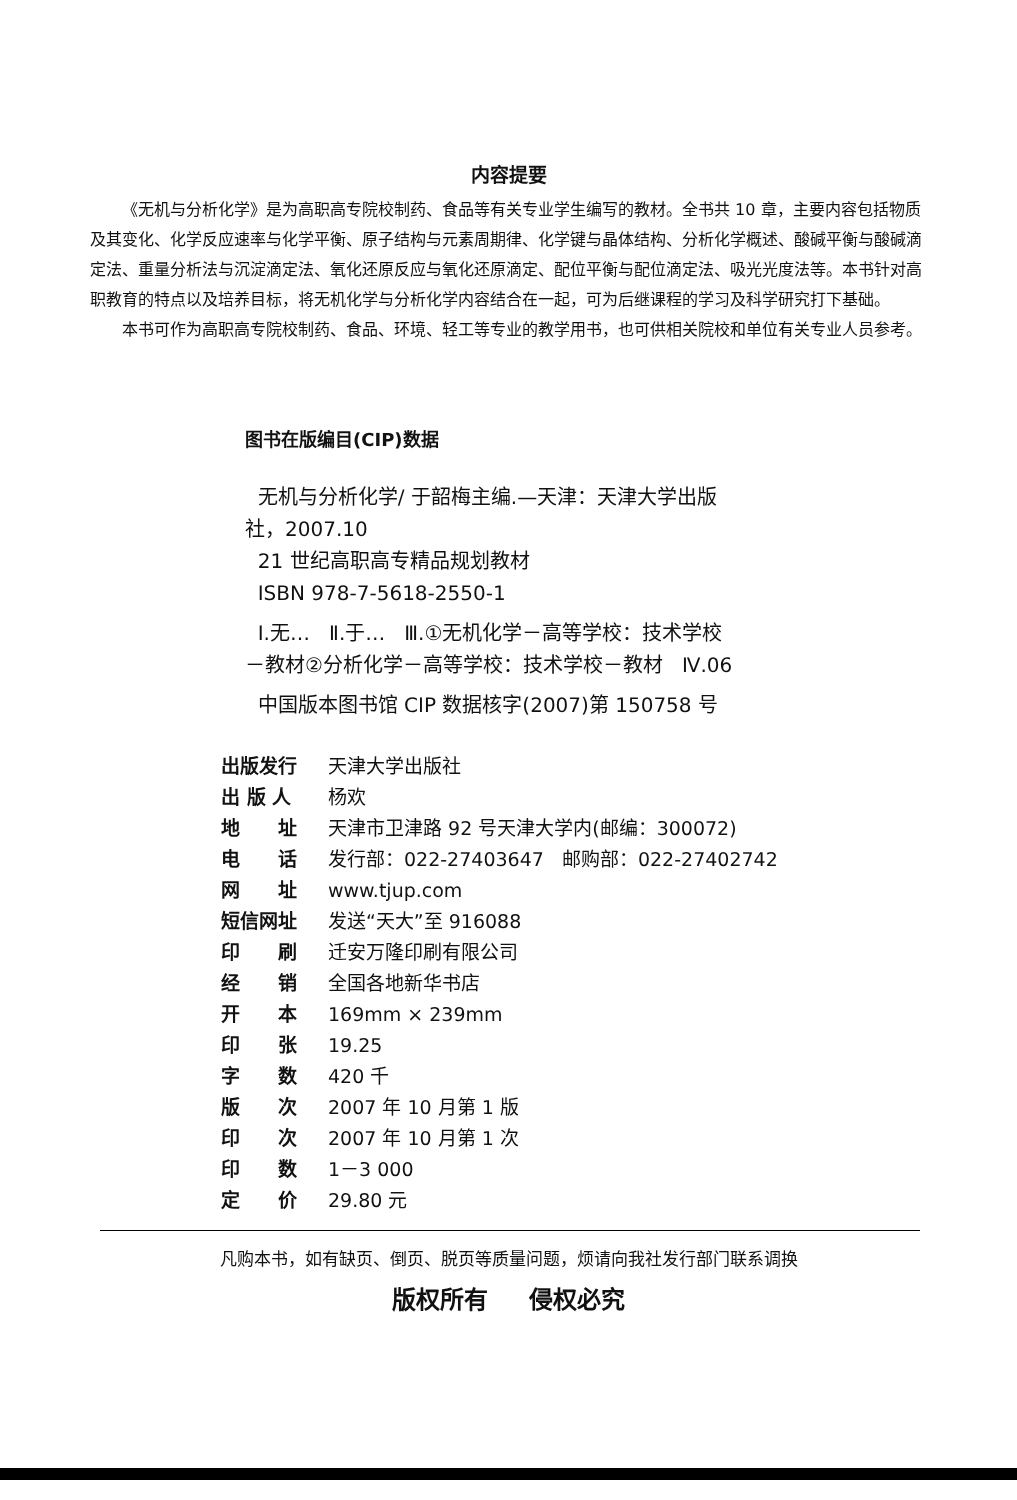内容提要
《无机与分析化学》是为高职高专院校制药、食品等有关专业学生编写的教材。全书共 10 章，主要内容包括物质及其变化、化学反应速率与化学平衡、原子结构与元素周期律、化学键与晶体结构、分析化学概述、酸碱平衡与酸碱滴定法、重量分析法与沉淀滴定法、氧化还原反应与氧化还原滴定、配位平衡与配位滴定法、吸光光度法等。本书针对高职教育的特点以及培养目标，将无机化学与分析化学内容结合在一起，可为后继课程的学习及科学研究打下基础。
本书可作为高职高专院校制药、食品、环境、轻工等专业的教学用书，也可供相关院校和单位有关专业人员参考。
图书在版编目(CIP)数据
无机与分析化学/ 于韶梅主编.—天津：天津大学出版
社，2007.10
21 世纪高职高专精品规划教材
ISBN 978-7-5618-2550-1
Ⅰ.无… Ⅱ.于… Ⅲ.①无机化学－高等学校：技术学校
－教材②分析化学－高等学校：技术学校－教材 Ⅳ.06
中国版本图书馆 CIP 数据核字(2007)第 150758 号
| 出版发行 | 天津大学出版社 |
| 出 版 人 | 杨欢 |
| 地 址 | 天津市卫津路 92 号天津大学内(邮编：300072) |
| 电 话 | 发行部：022-27403647 邮购部：022-27402742 |
| 网 址 | www.tjup.com |
| 短信网址 | 发送“天大”至 916088 |
| 印 刷 | 迁安万隆印刷有限公司 |
| 经 销 | 全国各地新华书店 |
| 开 本 | 169mm × 239mm |
| 印 张 | 19.25 |
| 字 数 | 420 千 |
| 版 次 | 2007 年 10 月第 1 版 |
| 印 次 | 2007 年 10 月第 1 次 |
| 印 数 | 1－3 000 |
| 定 价 | 29.80 元 |
凡购本书，如有缺页、倒页、脱页等质量问题，烦请向我社发行部门联系调换
版权所有 侵权必究